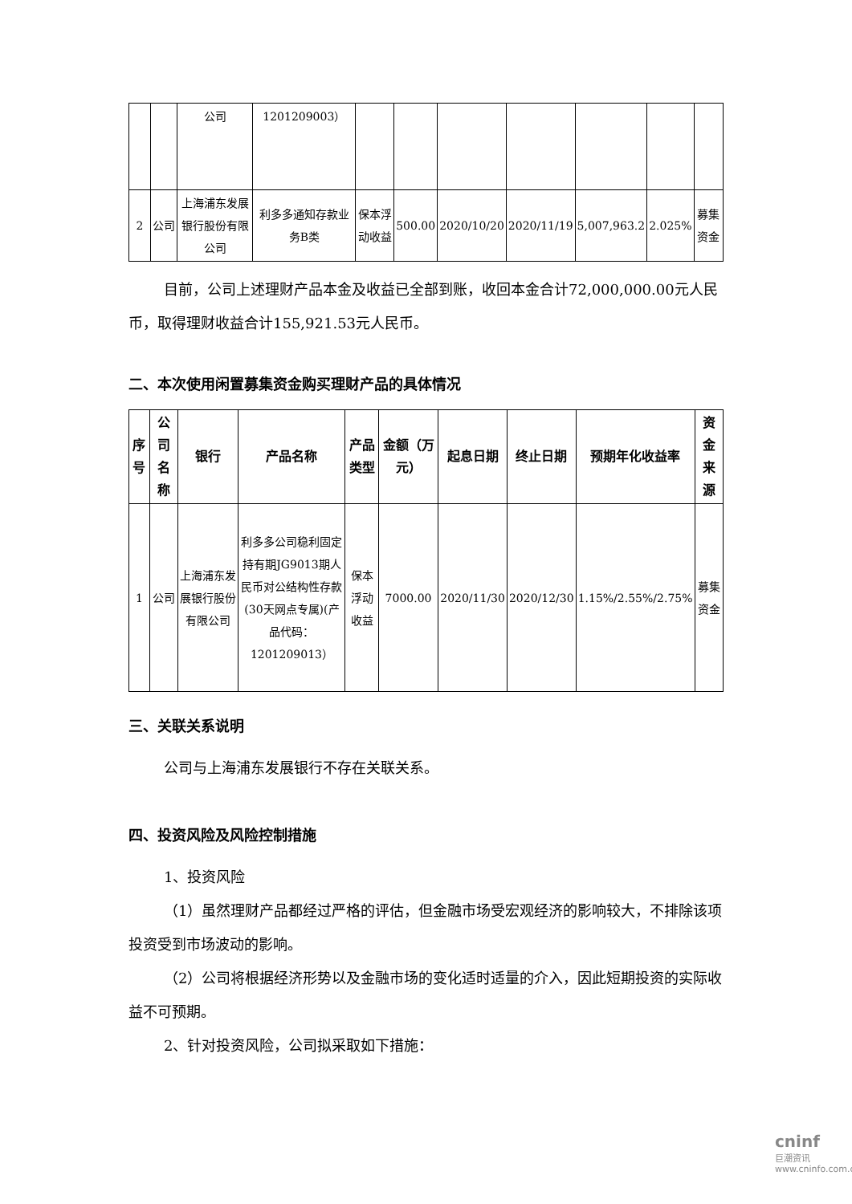| | | 公司 | 1201209003） | | | | | | | |
| 2 | 公司 | 上海浦东发展银行股份有限公司 | 利多多通知存款业务B类 | 保本浮动收益 | 500.00 | 2020/10/20 | 2020/11/19 | 5,007,963.2 | 2.025% | 募集资金 |
目前，公司上述理财产品本金及收益已全部到账，收回本金合计72,000,000.00元人民币，取得理财收益合计155,921.53元人民币。
二、本次使用闲置募集资金购买理财产品的具体情况
| 序号 | 公司名称 | 银行 | 产品名称 | 产品类型 | 金额（万元） | 起息日期 | 终止日期 | 预期年化收益率 | 资金来源 |
| --- | --- | --- | --- | --- | --- | --- | --- | --- | --- |
| 1 | 公司 | 上海浦东发展银行股份有限公司 | 利多多公司稳利固定持有期JG9013期人民币对公结构性存款(30天网点专属)(产品代码：1201209013） | 保本浮动收益 | 7000.00 | 2020/11/30 | 2020/12/30 | 1.15%/2.55%/2.75% | 募集资金 |
三、关联关系说明
公司与上海浦东发展银行不存在关联关系。
四、投资风险及风险控制措施
1、投资风险
（1）虽然理财产品都经过严格的评估，但金融市场受宏观经济的影响较大，不排除该项投资受到市场波动的影响。
（2）公司将根据经济形势以及金融市场的变化适时适量的介入，因此短期投资的实际收益不可预期。
2、针对投资风险，公司拟采取如下措施：
cninf
巨潮资讯
www.cninfo.com.cn